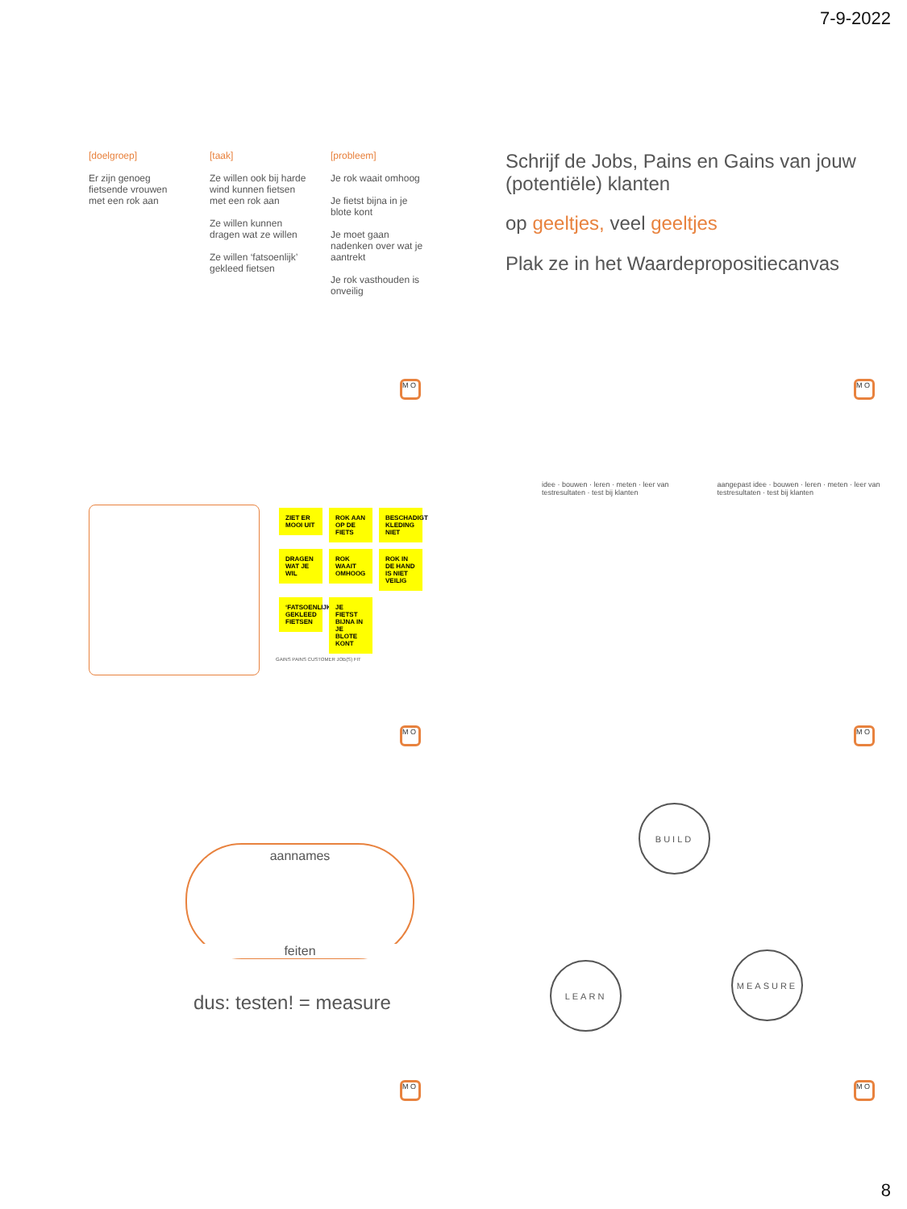7-9-2022
[doelgroep]
Er zijn genoeg fietsende vrouwen met een rok aan
[taak]
Ze willen ook bij harde wind kunnen fietsen met een rok aan
Ze willen kunnen dragen wat ze willen
Ze willen ‘fatsoenlijk’ gekleed fietsen
[probleem]
Je rok waait omhoog
Je fietst bijna in je blote kont
Je moet gaan nadenken over wat je aantrekt
Je rok vasthouden is onveilig
M O
Schrijf de Jobs, Pains en Gains van jouw (potentiële) klanten
op geeltjes, veel geeltjes
Plak ze in het Waardepropositiecanvas
M O
ZIET ER MOOI UIT ROK AAN OP DE FIETS BESCHADIGT KLEDING NIET DRAGEN WAT JE WIL ROK WAAIT OMHOOG ROK IN DE HAND IS NIET VEILIG ‘FATSOENLIJK’ GEKLEED FIETSEN JE FIETST BIJNA IN JE BLOTE KONT
GAINS PAINS CUSTOMER JOB(S) FIT
M O
idee · bouwen · leren · meten · leer van testresultaten · test bij klanten
aangepast idee · bouwen · leren · meten · leer van testresultaten · test bij klanten
M O
aannames
feiten
dus: testen! = measure
M O
BUILD
LEARN
MEASURE
M O
8